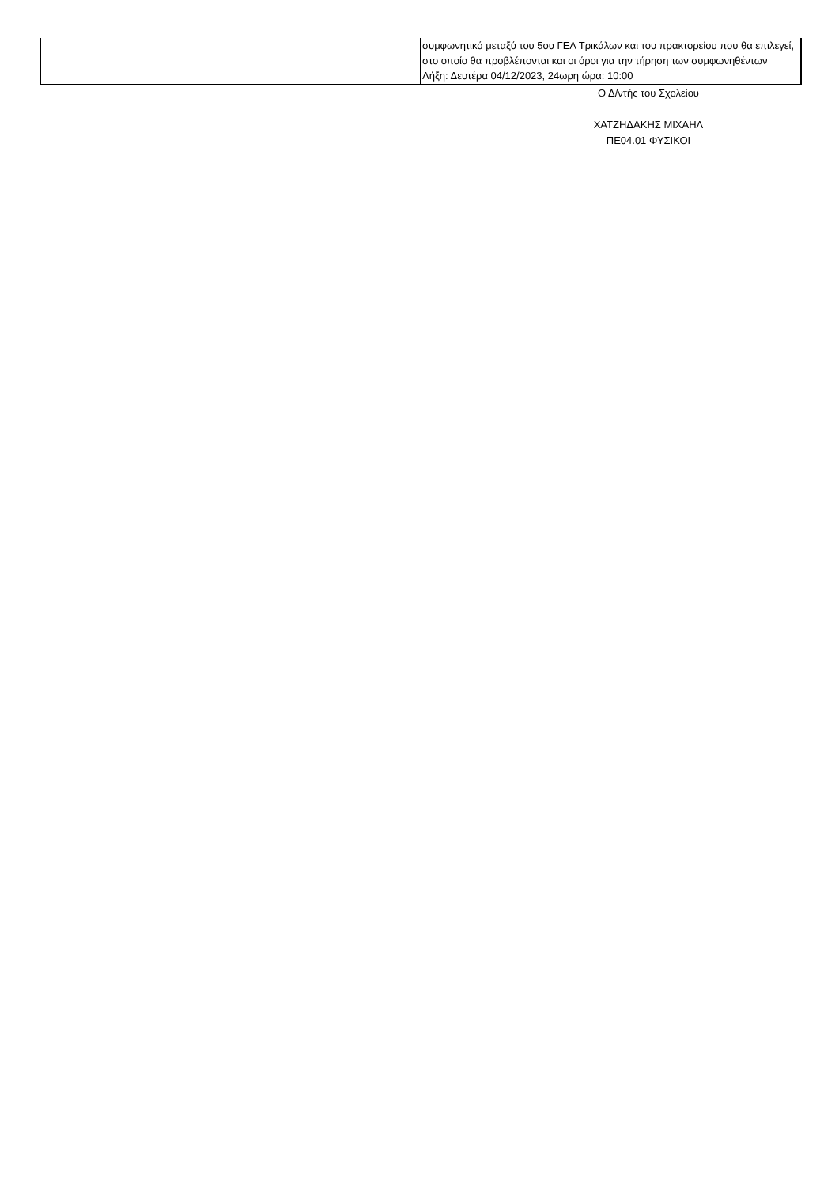| | συμφωνητικό μεταξύ του 5ου ΓΕΛ Τρικάλων και του πρακτορείου που θα επιλεγεί, στο οποίο θα προβλέπονται και οι όροι για την τήρηση των συμφωνηθέντων Λήξη: Δευτέρα 04/12/2023, 24ωρη ώρα: 10:00 |
Ο Δ/ντής του Σχολείου
ΧΑΤΖΗΔΑΚΗΣ ΜΙΧΑΗΛ
ΠΕ04.01 ΦΥΣΙΚΟΙ